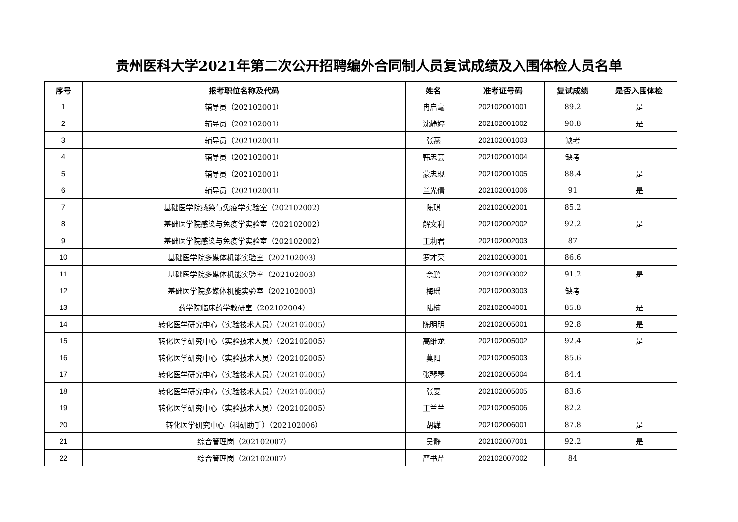贵州医科大学2021年第二次公开招聘编外合同制人员复试成绩及入围体检人员名单
| 序号 | 报考职位名称及代码 | 姓名 | 准考证号码 | 复试成绩 | 是否入围体检 |
| --- | --- | --- | --- | --- | --- |
| 1 | 辅导员（202102001） | 冉启毫 | 202102001001 | 89.2 | 是 |
| 2 | 辅导员（202102001） | 沈静婷 | 202102001002 | 90.8 | 是 |
| 3 | 辅导员（202102001） | 张燕 | 202102001003 | 缺考 | |
| 4 | 辅导员（202102001） | 韩忠芸 | 202102001004 | 缺考 | |
| 5 | 辅导员（202102001） | 蒙忠现 | 202102001005 | 88.4 | 是 |
| 6 | 辅导员（202102001） | 兰光倩 | 202102001006 | 91 | 是 |
| 7 | 基础医学院感染与免疫学实验室（202102002） | 陈琪 | 202102002001 | 85.2 | |
| 8 | 基础医学院感染与免疫学实验室（202102002） | 解文利 | 202102002002 | 92.2 | 是 |
| 9 | 基础医学院感染与免疫学实验室（202102002） | 王莉君 | 202102002003 | 87 | |
| 10 | 基础医学院多媒体机能实验室（202102003） | 罗才荣 | 202102003001 | 86.6 | |
| 11 | 基础医学院多媒体机能实验室（202102003） | 余鹏 | 202102003002 | 91.2 | 是 |
| 12 | 基础医学院多媒体机能实验室（202102003） | 梅瑶 | 202102003003 | 缺考 | |
| 13 | 药学院临床药学教研室（202102004） | 陆楠 | 202102004001 | 85.8 | 是 |
| 14 | 转化医学研究中心（实验技术人员）（202102005） | 陈明明 | 202102005001 | 92.8 | 是 |
| 15 | 转化医学研究中心（实验技术人员）（202102005） | 高维龙 | 202102005002 | 92.4 | 是 |
| 16 | 转化医学研究中心（实验技术人员）（202102005） | 莫阳 | 202102005003 | 85.6 | |
| 17 | 转化医学研究中心（实验技术人员）（202102005） | 张琴琴 | 202102005004 | 84.4 | |
| 18 | 转化医学研究中心（实验技术人员）（202102005） | 张雯 | 202102005005 | 83.6 | |
| 19 | 转化医学研究中心（实验技术人员）（202102005） | 王兰兰 | 202102005006 | 82.2 | |
| 20 | 转化医学研究中心（科研助手）（202102006） | 胡韡 | 202102006001 | 87.8 | 是 |
| 21 | 综合管理岗（202102007） | 吴静 | 202102007001 | 92.2 | 是 |
| 22 | 综合管理岗（202102007） | 严书芹 | 202102007002 | 84 | |